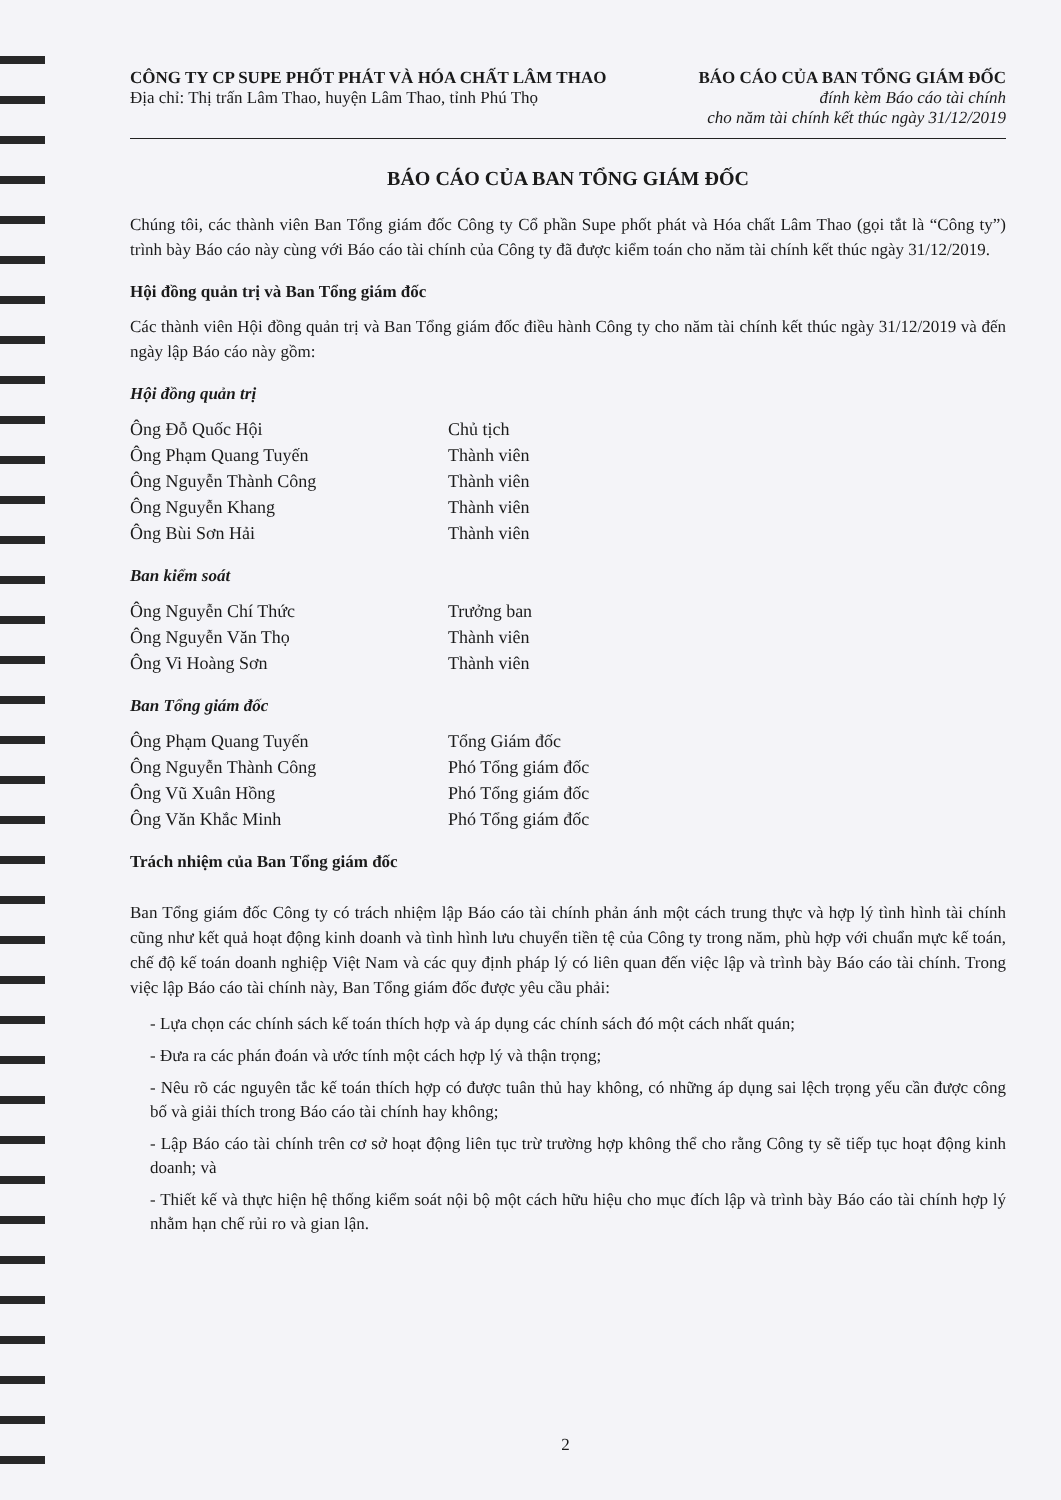CÔNG TY CP SUPE PHỐT PHÁT VÀ HÓA CHẤT LÂM THAO
Địa chỉ: Thị trấn Lâm Thao, huyện Lâm Thao, tỉnh Phú Thọ
BÁO CÁO CỦA BAN TỔNG GIÁM ĐỐC
đính kèm Báo cáo tài chính
cho năm tài chính kết thúc ngày 31/12/2019
BÁO CÁO CỦA BAN TỔNG GIÁM ĐỐC
Chúng tôi, các thành viên Ban Tổng giám đốc Công ty Cổ phần Supe phốt phát và Hóa chất Lâm Thao (gọi tắt là “Công ty”) trình bày Báo cáo này cùng với Báo cáo tài chính của Công ty đã được kiểm toán cho năm tài chính kết thúc ngày 31/12/2019.
Hội đồng quản trị và Ban Tổng giám đốc
Các thành viên Hội đồng quản trị và Ban Tổng giám đốc điều hành Công ty cho năm tài chính kết thúc ngày 31/12/2019 và đến ngày lập Báo cáo này gồm:
Hội đồng quản trị
| Ông Đỗ Quốc Hội | Chủ tịch |
| Ông Phạm Quang Tuyến | Thành viên |
| Ông Nguyễn Thành Công | Thành viên |
| Ông Nguyễn Khang | Thành viên |
| Ông Bùi Sơn Hải | Thành viên |
Ban kiểm soát
| Ông Nguyễn Chí Thức | Trưởng ban |
| Ông Nguyễn Văn Thọ | Thành viên |
| Ông Vi Hoàng Sơn | Thành viên |
Ban Tổng giám đốc
| Ông Phạm Quang Tuyến | Tổng Giám đốc |
| Ông Nguyễn Thành Công | Phó Tổng giám đốc |
| Ông Vũ Xuân Hồng | Phó Tổng giám đốc |
| Ông Văn Khắc Minh | Phó Tổng giám đốc |
Trách nhiệm của Ban Tổng giám đốc
Ban Tổng giám đốc Công ty có trách nhiệm lập Báo cáo tài chính phản ánh một cách trung thực và hợp lý tình hình tài chính cũng như kết quả hoạt động kinh doanh và tình hình lưu chuyển tiền tệ của Công ty trong năm, phù hợp với chuẩn mực kế toán, chế độ kế toán doanh nghiệp Việt Nam và các quy định pháp lý có liên quan đến việc lập và trình bày Báo cáo tài chính. Trong việc lập Báo cáo tài chính này, Ban Tổng giám đốc được yêu cầu phải:
- Lựa chọn các chính sách kế toán thích hợp và áp dụng các chính sách đó một cách nhất quán;
- Đưa ra các phán đoán và ước tính một cách hợp lý và thận trọng;
- Nêu rõ các nguyên tắc kế toán thích hợp có được tuân thủ hay không, có những áp dụng sai lệch trọng yếu cần được công bố và giải thích trong Báo cáo tài chính hay không;
- Lập Báo cáo tài chính trên cơ sở hoạt động liên tục trừ trường hợp không thể cho rằng Công ty sẽ tiếp tục hoạt động kinh doanh; và
- Thiết kế và thực hiện hệ thống kiểm soát nội bộ một cách hữu hiệu cho mục đích lập và trình bày Báo cáo tài chính hợp lý nhằm hạn chế rủi ro và gian lận.
2